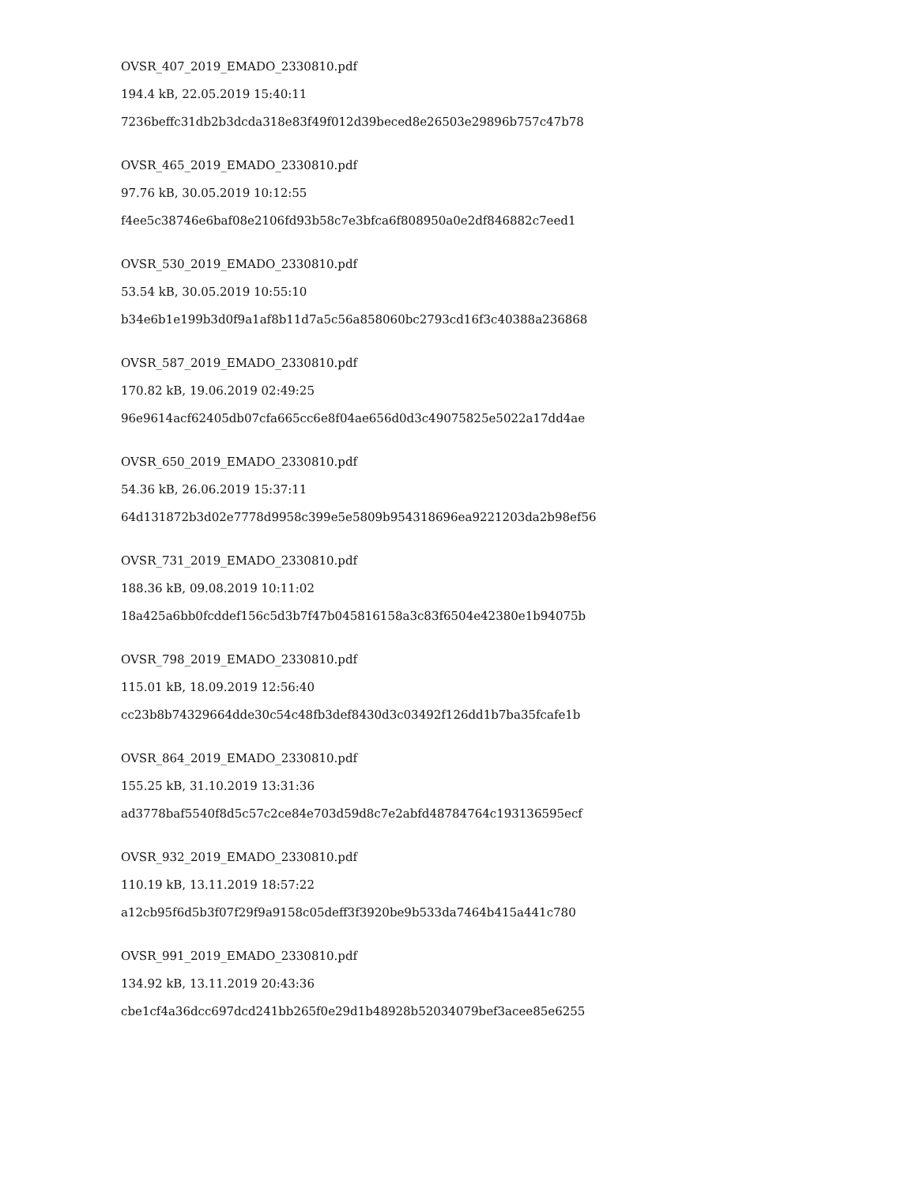OVSR_407_2019_EMADO_2330810.pdf
194.4 kB, 22.05.2019 15:40:11
7236beffc31db2b3dcda318e83f49f012d39beced8e26503e29896b757c47b78
OVSR_465_2019_EMADO_2330810.pdf
97.76 kB, 30.05.2019 10:12:55
f4ee5c38746e6baf08e2106fd93b58c7e3bfca6f808950a0e2df846882c7eed1
OVSR_530_2019_EMADO_2330810.pdf
53.54 kB, 30.05.2019 10:55:10
b34e6b1e199b3d0f9a1af8b11d7a5c56a858060bc2793cd16f3c40388a236868
OVSR_587_2019_EMADO_2330810.pdf
170.82 kB, 19.06.2019 02:49:25
96e9614acf62405db07cfa665cc6e8f04ae656d0d3c49075825e5022a17dd4ae
OVSR_650_2019_EMADO_2330810.pdf
54.36 kB, 26.06.2019 15:37:11
64d131872b3d02e7778d9958c399e5e5809b954318696ea9221203da2b98ef56
OVSR_731_2019_EMADO_2330810.pdf
188.36 kB, 09.08.2019 10:11:02
18a425a6bb0fcddef156c5d3b7f47b045816158a3c83f6504e42380e1b94075b
OVSR_798_2019_EMADO_2330810.pdf
115.01 kB, 18.09.2019 12:56:40
cc23b8b74329664dde30c54c48fb3def8430d3c03492f126dd1b7ba35fcafe1b
OVSR_864_2019_EMADO_2330810.pdf
155.25 kB, 31.10.2019 13:31:36
ad3778baf5540f8d5c57c2ce84e703d59d8c7e2abfd48784764c193136595ecf
OVSR_932_2019_EMADO_2330810.pdf
110.19 kB, 13.11.2019 18:57:22
a12cb95f6d5b3f07f29f9a9158c05deff3f3920be9b533da7464b415a441c780
OVSR_991_2019_EMADO_2330810.pdf
134.92 kB, 13.11.2019 20:43:36
cbe1cf4a36dcc697dcd241bb265f0e29d1b48928b52034079bef3acee85e6255